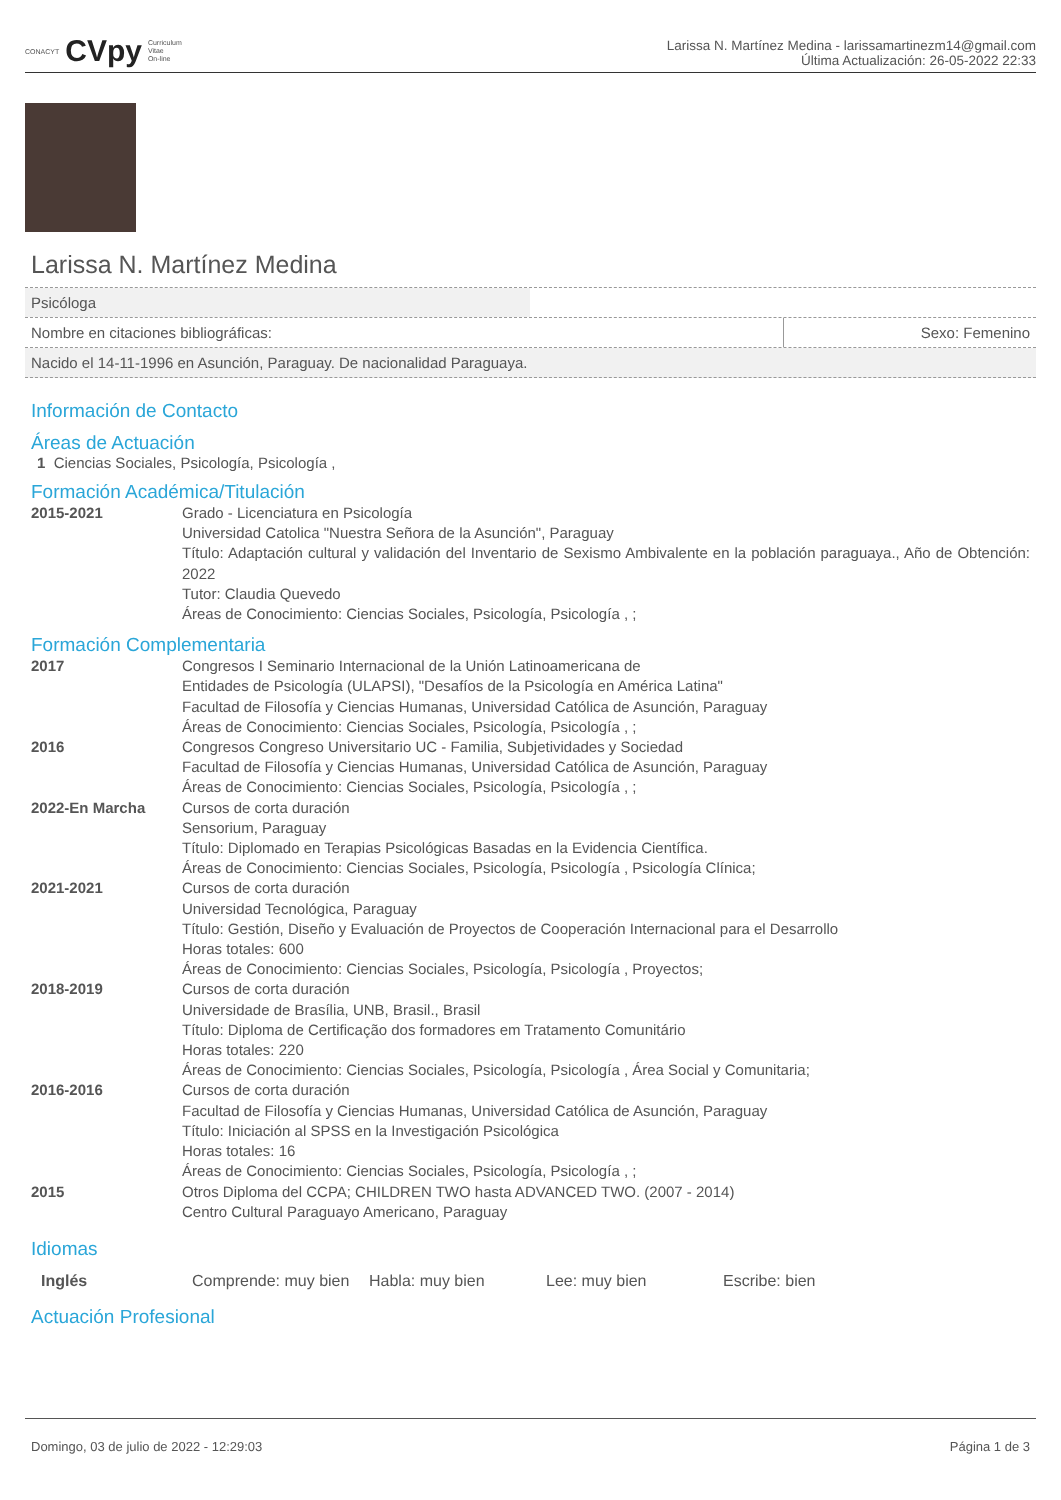CONACYT CVpy Curriculum
Vitae
On-line
Larissa N. Martínez Medina - larissamartinezm14@gmail.com
Última Actualización: 26-05-2022 22:33
Larissa N. Martínez Medina
Psicóloga
Nombre en citaciones bibliográficas:
Sexo: Femenino
Nacido el 14-11-1996 en Asunción, Paraguay. De nacionalidad Paraguaya.
Información de Contacto
Áreas de Actuación
1 Ciencias Sociales, Psicología, Psicología ,
Formación Académica/Titulación
2015-2021 Grado - Licenciatura en Psicología
Universidad Catolica "Nuestra Señora de la Asunción", Paraguay
Título: Adaptación cultural y validación del Inventario de Sexismo Ambivalente en la población paraguaya., Año de Obtención: 2022
Tutor: Claudia Quevedo
Áreas de Conocimiento: Ciencias Sociales, Psicología, Psicología , ;
Formación Complementaria
2017 Congresos I Seminario Internacional de la Unión Latinoamericana de
Entidades de Psicología (ULAPSI), "Desafíos de la Psicología en América Latina"
Facultad de Filosofía y Ciencias Humanas, Universidad Católica de Asunción, Paraguay
Áreas de Conocimiento: Ciencias Sociales, Psicología, Psicología , ;
2016 Congresos Congreso Universitario UC - Familia, Subjetividades y Sociedad
Facultad de Filosofía y Ciencias Humanas, Universidad Católica de Asunción, Paraguay
Áreas de Conocimiento: Ciencias Sociales, Psicología, Psicología , ;
2022-En Marcha Cursos de corta duración
Sensorium, Paraguay
Título: Diplomado en Terapias Psicológicas Basadas en la Evidencia Científica.
Áreas de Conocimiento: Ciencias Sociales, Psicología, Psicología , Psicología Clínica;
2021-2021 Cursos de corta duración
Universidad Tecnológica, Paraguay
Título: Gestión, Diseño y Evaluación de Proyectos de Cooperación Internacional para el Desarrollo
Horas totales: 600
Áreas de Conocimiento: Ciencias Sociales, Psicología, Psicología , Proyectos;
2018-2019 Cursos de corta duración
Universidade de Brasília, UNB, Brasil., Brasil
Título: Diploma de Certificação dos formadores em Tratamento Comunitário
Horas totales: 220
Áreas de Conocimiento: Ciencias Sociales, Psicología, Psicología , Área Social y Comunitaria;
2016-2016 Cursos de corta duración
Facultad de Filosofía y Ciencias Humanas, Universidad Católica de Asunción, Paraguay
Título: Iniciación al SPSS en la Investigación Psicológica
Horas totales: 16
Áreas de Conocimiento: Ciencias Sociales, Psicología, Psicología , ;
2015 Otros Diploma del CCPA; CHILDREN TWO hasta ADVANCED TWO. (2007 - 2014)
Centro Cultural Paraguayo Americano, Paraguay
Idiomas
Inglés Comprende: muy bien Habla: muy bien Lee: muy bien Escribe: bien
Actuación Profesional
Domingo, 03 de julio de 2022 - 12:29:03 Página 1 de 3